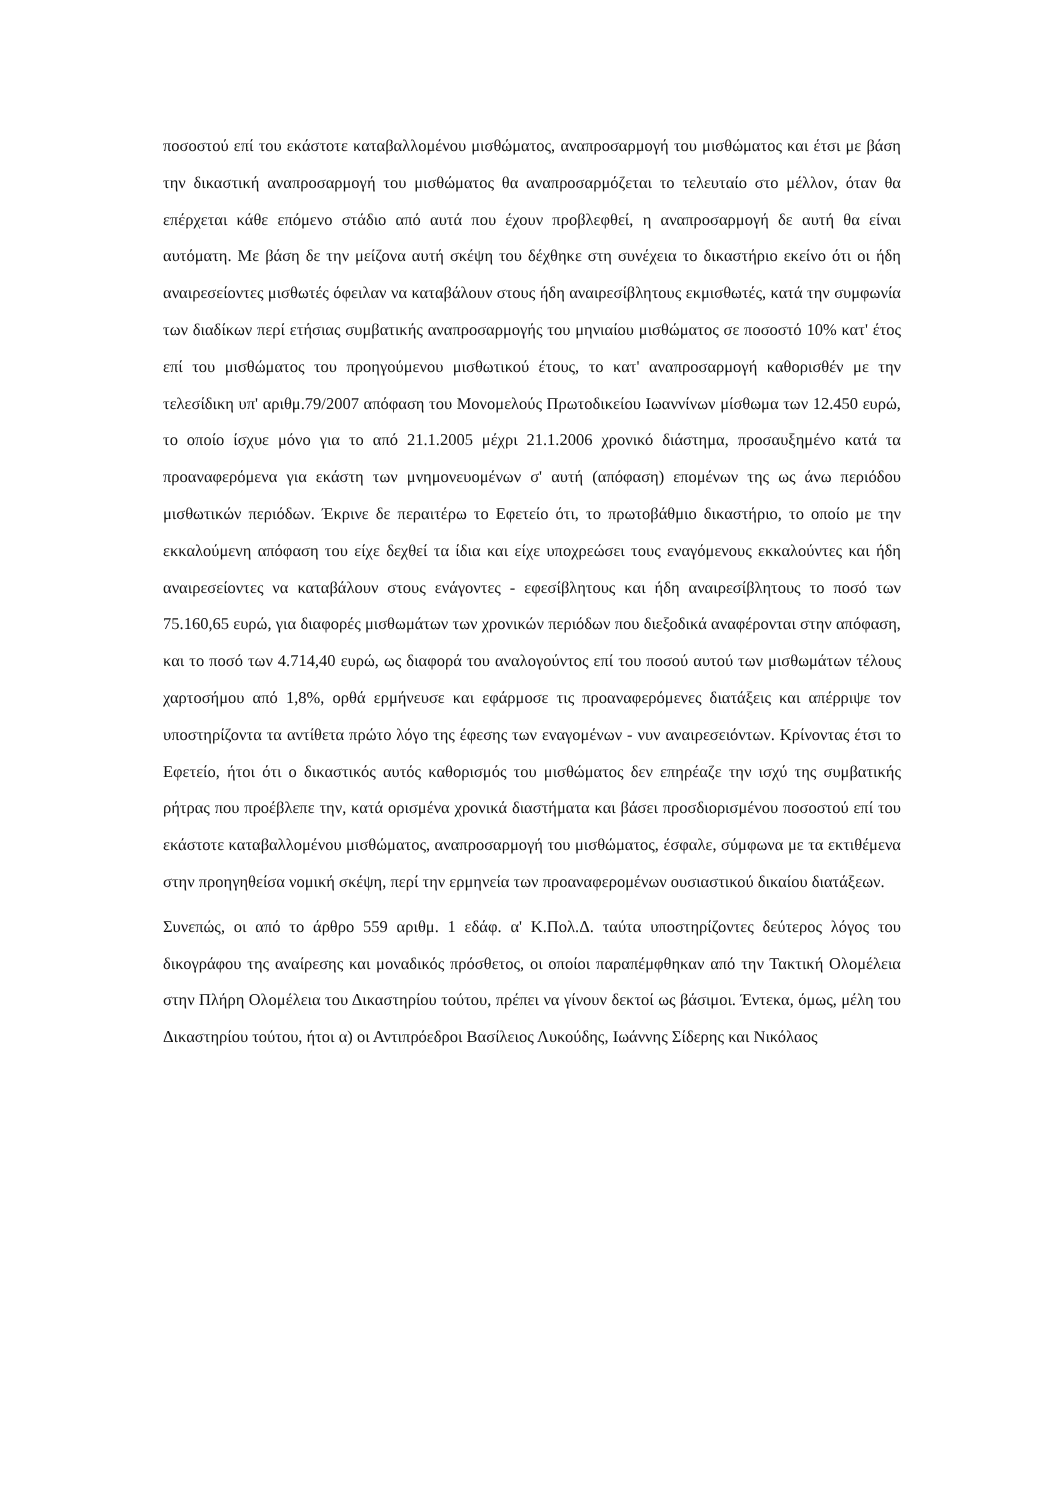ποσοστού επί του εκάστοτε καταβαλλομένου μισθώματος, αναπροσαρμογή του μισθώματος και έτσι με βάση την δικαστική αναπροσαρμογή του μισθώματος θα αναπροσαρμόζεται το τελευταίο στο μέλλον, όταν θα επέρχεται κάθε επόμενο στάδιο από αυτά που έχουν προβλεφθεί, η αναπροσαρμογή δε αυτή θα είναι αυτόματη. Με βάση δε την μείζονα αυτή σκέψη του δέχθηκε στη συνέχεια το δικαστήριο εκείνο ότι οι ήδη αναιρεσείοντες μισθωτές όφειλαν να καταβάλουν στους ήδη αναιρεσίβλητους εκμισθωτές, κατά την συμφωνία των διαδίκων περί ετήσιας συμβατικής αναπροσαρμογής του μηνιαίου μισθώματος σε ποσοστό 10% κατ' έτος επί του μισθώματος του προηγούμενου μισθωτικού έτους, το κατ' αναπροσαρμογή καθορισθέν με την τελεσίδικη υπ' αριθμ.79/2007 απόφαση του Μονομελούς Πρωτοδικείου Ιωαννίνων μίσθωμα των 12.450 ευρώ, το οποίο ίσχυε μόνο για το από 21.1.2005 μέχρι 21.1.2006 χρονικό διάστημα, προσαυξημένο κατά τα προαναφερόμενα για εκάστη των μνημονευομένων σ' αυτή (απόφαση) επομένων της ως άνω περιόδου μισθωτικών περιόδων. Έκρινε δε περαιτέρω το Εφετείο ότι, το πρωτοβάθμιο δικαστήριο, το οποίο με την εκκαλούμενη απόφαση του είχε δεχθεί τα ίδια και είχε υποχρεώσει τους εναγόμενους εκκαλούντες και ήδη αναιρεσείοντες να καταβάλουν στους ενάγοντες - εφεσίβλητους και ήδη αναιρεσίβλητους το ποσό των 75.160,65 ευρώ, για διαφορές μισθωμάτων των χρονικών περιόδων που διεξοδικά αναφέρονται στην απόφαση, και το ποσό των 4.714,40 ευρώ, ως διαφορά του αναλογούντος επί του ποσού αυτού των μισθωμάτων τέλους χαρτοσήμου από 1,8%, ορθά ερμήνευσε και εφάρμοσε τις προαναφερόμενες διατάξεις και απέρριψε τον υποστηρίζοντα τα αντίθετα πρώτο λόγο της έφεσης των εναγομένων - νυν αναιρεσειόντων. Κρίνοντας έτσι το Εφετείο, ήτοι ότι ο δικαστικός αυτός καθορισμός του μισθώματος δεν επηρέαζε την ισχύ της συμβατικής ρήτρας που προέβλεπε την, κατά ορισμένα χρονικά διαστήματα και βάσει προσδιορισμένου ποσοστού επί του εκάστοτε καταβαλλομένου μισθώματος, αναπροσαρμογή του μισθώματος, έσφαλε, σύμφωνα με τα εκτιθέμενα στην προηγηθείσα νομική σκέψη, περί την ερμηνεία των προαναφερομένων ουσιαστικού δικαίου διατάξεων.
Συνεπώς, οι από το άρθρο 559 αριθμ. 1 εδάφ. α' Κ.Πολ.Δ. ταύτα υποστηρίζοντες δεύτερος λόγος του δικογράφου της αναίρεσης και μοναδικός πρόσθετος, οι οποίοι παραπέμφθηκαν από την Τακτική Ολομέλεια στην Πλήρη Ολομέλεια του Δικαστηρίου τούτου, πρέπει να γίνουν δεκτοί ως βάσιμοι. Έντεκα, όμως, μέλη του Δικαστηρίου τούτου, ήτοι α) οι Αντιπρόεδροι Βασίλειος Λυκούδης, Ιωάννης Σίδερης και Νικόλαος